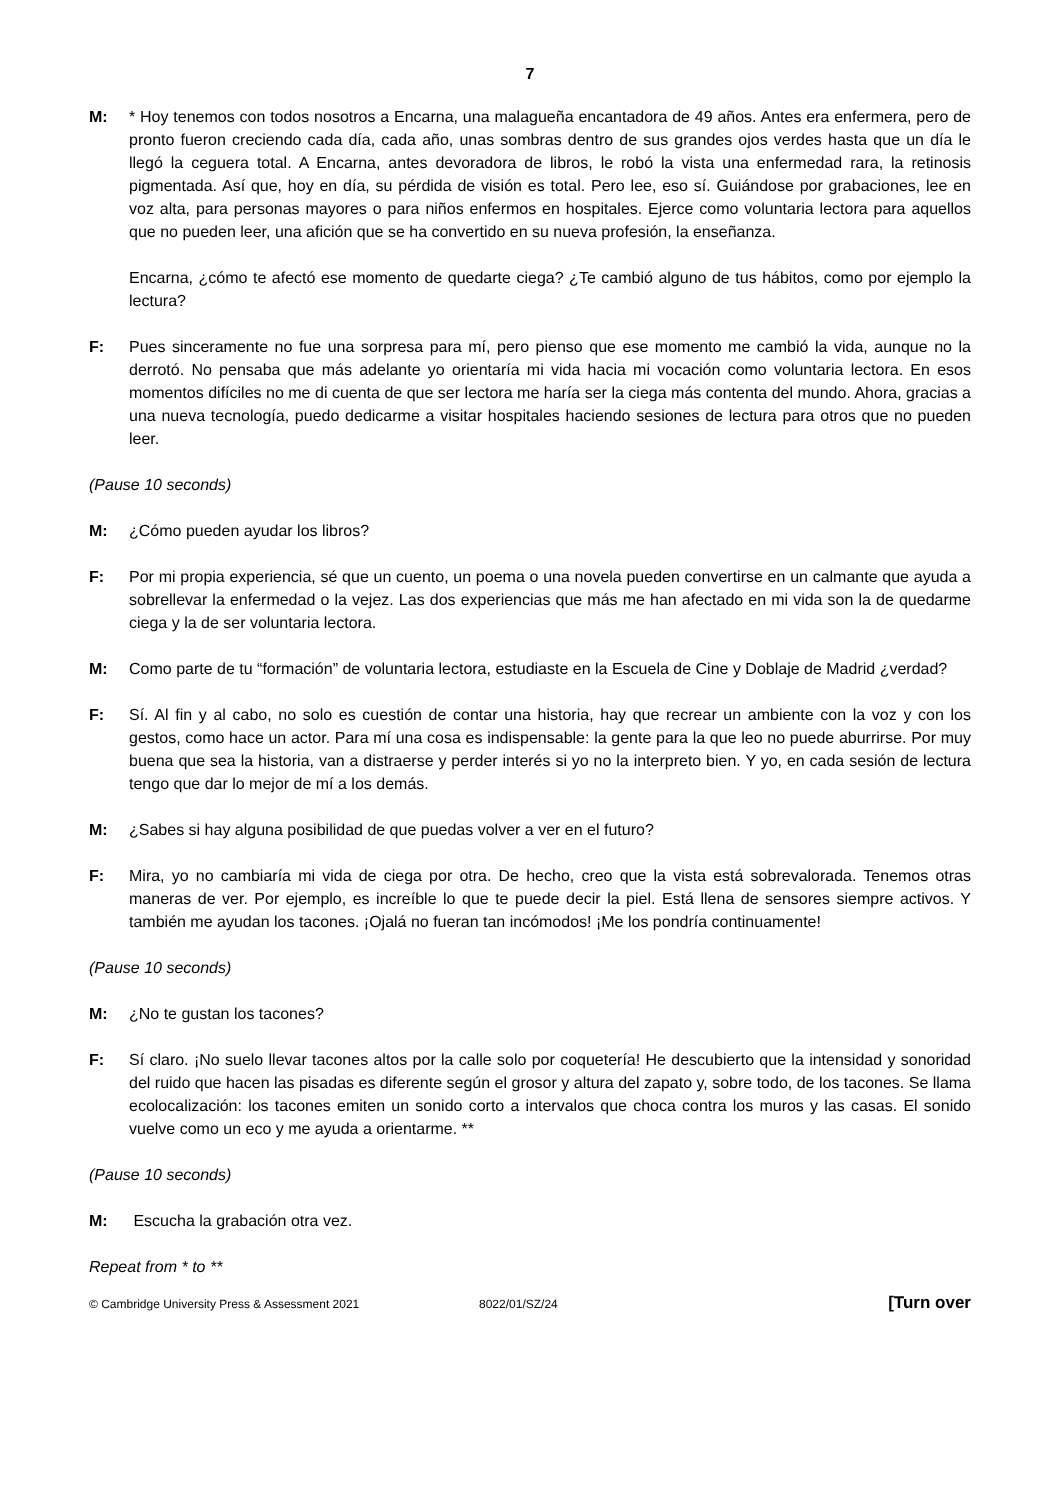7
M: * Hoy tenemos con todos nosotros a Encarna, una malagueña encantadora de 49 años. Antes era enfermera, pero de pronto fueron creciendo cada día, cada año, unas sombras dentro de sus grandes ojos verdes hasta que un día le llegó la ceguera total. A Encarna, antes devoradora de libros, le robó la vista una enfermedad rara, la retinosis pigmentada. Así que, hoy en día, su pérdida de visión es total. Pero lee, eso sí. Guiándose por grabaciones, lee en voz alta, para personas mayores o para niños enfermos en hospitales. Ejerce como voluntaria lectora para aquellos que no pueden leer, una afición que se ha convertido en su nueva profesión, la enseñanza.
Encarna, ¿cómo te afectó ese momento de quedarte ciega? ¿Te cambió alguno de tus hábitos, como por ejemplo la lectura?
F: Pues sinceramente no fue una sorpresa para mí, pero pienso que ese momento me cambió la vida, aunque no la derrotó. No pensaba que más adelante yo orientaría mi vida hacia mi vocación como voluntaria lectora. En esos momentos difíciles no me di cuenta de que ser lectora me haría ser la ciega más contenta del mundo. Ahora, gracias a una nueva tecnología, puedo dedicarme a visitar hospitales haciendo sesiones de lectura para otros que no pueden leer.
(Pause 10 seconds)
M: ¿Cómo pueden ayudar los libros?
F: Por mi propia experiencia, sé que un cuento, un poema o una novela pueden convertirse en un calmante que ayuda a sobrellevar la enfermedad o la vejez. Las dos experiencias que más me han afectado en mi vida son la de quedarme ciega y la de ser voluntaria lectora.
M: Como parte de tu “formación” de voluntaria lectora, estudiaste en la Escuela de Cine y Doblaje de Madrid ¿verdad?
F: Sí. Al fin y al cabo, no solo es cuestión de contar una historia, hay que recrear un ambiente con la voz y con los gestos, como hace un actor. Para mí una cosa es indispensable: la gente para la que leo no puede aburrirse. Por muy buena que sea la historia, van a distraerse y perder interés si yo no la interpreto bien. Y yo, en cada sesión de lectura tengo que dar lo mejor de mí a los demás.
M: ¿Sabes si hay alguna posibilidad de que puedas volver a ver en el futuro?
F: Mira, yo no cambiaría mi vida de ciega por otra. De hecho, creo que la vista está sobrevalorada. Tenemos otras maneras de ver. Por ejemplo, es increíble lo que te puede decir la piel. Está llena de sensores siempre activos. Y también me ayudan los tacones. ¡Ojalá no fueran tan incómodos! ¡Me los pondría continuamente!
(Pause 10 seconds)
M: ¿No te gustan los tacones?
F: Sí claro. ¡No suelo llevar tacones altos por la calle solo por coquetería! He descubierto que la intensidad y sonoridad del ruido que hacen las pisadas es diferente según el grosor y altura del zapato y, sobre todo, de los tacones. Se llama ecolocalización: los tacones emiten un sonido corto a intervalos que choca contra los muros y las casas. El sonido vuelve como un eco y me ayuda a orientarme. **
(Pause 10 seconds)
M: Escucha la grabación otra vez.
Repeat from * to **
© Cambridge University Press & Assessment 2021 8022/01/SZ/24 [Turn over